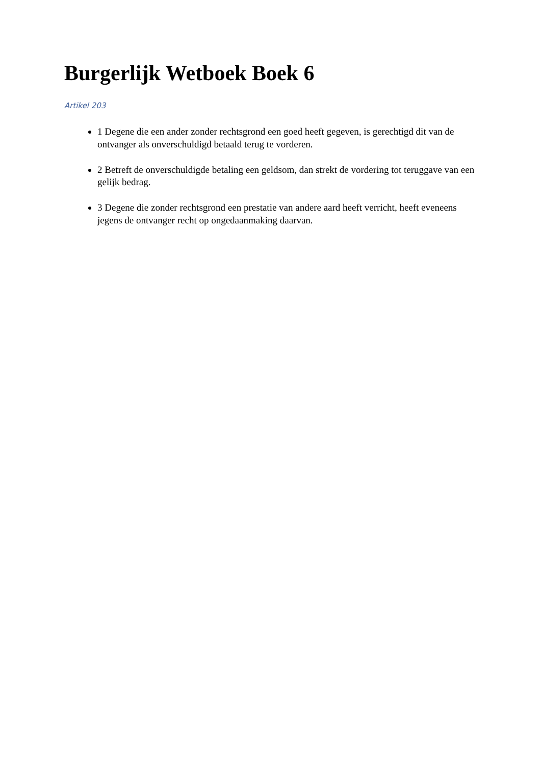Burgerlijk Wetboek Boek 6
Artikel 203
1 Degene die een ander zonder rechtsgrond een goed heeft gegeven, is gerechtigd dit van de ontvanger als onverschuldigd betaald terug te vorderen.
2 Betreft de onverschuldigde betaling een geldsom, dan strekt de vordering tot teruggave van een gelijk bedrag.
3 Degene die zonder rechtsgrond een prestatie van andere aard heeft verricht, heeft eveneens jegens de ontvanger recht op ongedaanmaking daarvan.